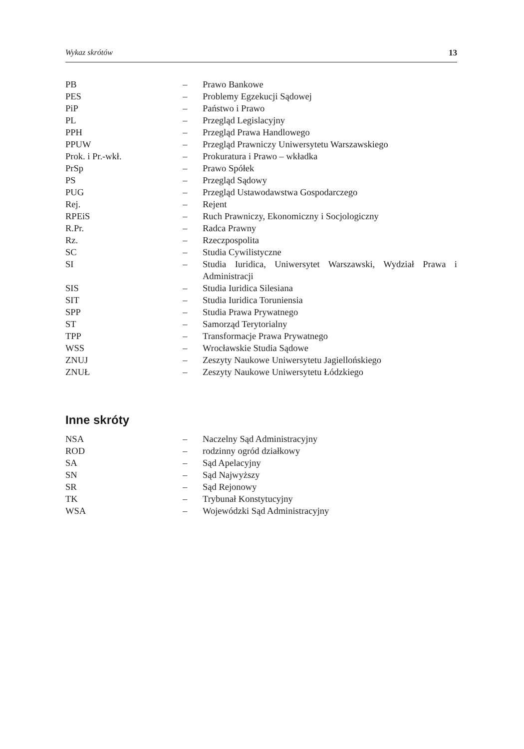Wykaz skrótów 13
| PB | – | Prawo Bankowe |
| PES | – | Problemy Egzekucji Sądowej |
| PiP | – | Państwo i Prawo |
| PL | – | Przegląd Legislacyjny |
| PPH | – | Przegląd Prawa Handlowego |
| PPUW | – | Przegląd Prawniczy Uniwersytetu Warszawskiego |
| Prok. i Pr.-wkł. | – | Prokuratura i Prawo – wkładka |
| PrSp | – | Prawo Spółek |
| PS | – | Przegląd Sądowy |
| PUG | – | Przegląd Ustawodawstwa Gospodarczego |
| Rej. | – | Rejent |
| RPEiS | – | Ruch Prawniczy, Ekonomiczny i Socjologiczny |
| R.Pr. | – | Radca Prawny |
| Rz. | – | Rzeczpospolita |
| SC | – | Studia Cywilistyczne |
| SI | – | Studia Iuridica, Uniwersytet Warszawski, Wydział Prawa i Administracji |
| SIS | – | Studia Iuridica Silesiana |
| SIT | – | Studia Iuridica Toruniensia |
| SPP | – | Studia Prawa Prywatnego |
| ST | – | Samorząd Terytorialny |
| TPP | – | Transformacje Prawa Prywatnego |
| WSS | – | Wrocławskie Studia Sądowe |
| ZNUJ | – | Zeszyty Naukowe Uniwersytetu Jagiellońskiego |
| ZNUŁ | – | Zeszyty Naukowe Uniwersytetu Łódzkiego |
Inne skróty
| NSA | – | Naczelny Sąd Administracyjny |
| ROD | – | rodzinny ogród działkowy |
| SA | – | Sąd Apelacyjny |
| SN | – | Sąd Najwyższy |
| SR | – | Sąd Rejonowy |
| TK | – | Trybunał Konstytucyjny |
| WSA | – | Wojewódzki Sąd Administracyjny |